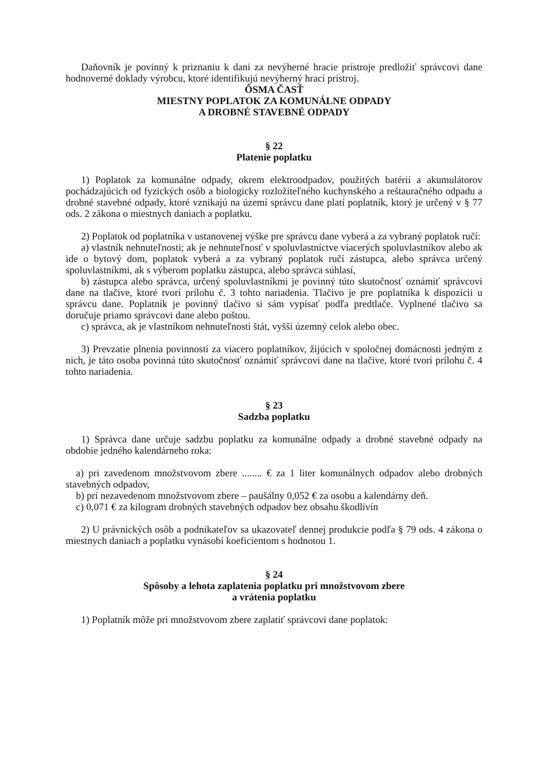Daňovník je povinný k priznaniu k dani za nevýherné hracie prístroje predložiť správcovi dane hodnoverné doklady výrobcu, ktoré identifikujú nevýherný hrací prístroj.
ÔSMA ČASŤ
MIESTNY POPLATOK ZA KOMUNÁLNE ODPADY
A DROBNÉ STAVEBNÉ ODPADY
§ 22
Platenie poplatku
1) Poplatok za komunálne odpady, okrem elektroodpadov, použitých batérií a akumulátorov pochádzajúcich od fyzických osôb a biologicky rozložiteľného kuchynského a reštauračného odpadu a drobné stavebné odpady, ktoré vznikajú na území správcu dane platí poplatník, ktorý je určený v § 77 ods. 2 zákona o miestnych daniach a poplatku.
2) Poplatok od poplatníka v ustanovenej výške pre správcu dane vyberá a za vybraný poplatok ručí:
a) vlastník nehnuteľnosti; ak je nehnuteľnosť v spoluvlastníctve viacerých spoluvlastníkov alebo ak ide o bytový dom, poplatok vyberá a za vybraný poplatok ručí zástupca, alebo správca určený spoluvlastníkmi, ak s výberom poplatku zástupca, alebo správca súhlasí,
b) zástupca alebo správca, určený spoluvlastníkmi je povinný túto skutočnosť oznámiť správcovi dane na tlačive, ktoré tvorí prílohu č. 3 tohto nariadenia. Tlačivo je pre poplatníka k dispozícii u správcu dane. Poplatník je povinný tlačivo si sám vypísať podľa predtlače. Vyplnené tlačivo sa doručuje priamo správcovi dane alebo poštou.
c) správca, ak je vlastníkom nehnuteľnosti štát, vyšší územný celok alebo obec.
3) Prevzatie plnenia povinností za viacero poplatníkov, žijúcich v spoločnej domácnosti jedným z nich, je táto osoba povinná túto skutočnosť oznámiť správcovi dane na tlačive, ktoré tvorí prílohu č. 4 tohto nariadenia.
§ 23
Sadzba poplatku
1) Správca dane určuje sadzbu poplatku za komunálne odpady a drobné stavebné odpady na obdobie jedného kalendárneho roka:
a) pri zavedenom množstvovom zbere ........ € za 1 liter komunálnych odpadov alebo drobných stavebných odpadov,
b) pri nezavedenom množstvovom zbere – paušálny 0,052 € za osobu a kalendárny deň.
c) 0,071 € za kilogram drobných stavebných odpadov bez obsahu škodlivín
2) U právnických osôb a podnikateľov sa ukazovateľ dennej produkcie podľa § 79 ods. 4 zákona o miestnych daniach a poplatku vynásobí koeficientom s hodnotou 1.
§ 24
Spôsoby a lehota zaplatenia poplatku pri množstvovom zbere
a vrátenia poplatku
1) Poplatník môže pri množstvovom zbere zaplatiť správcovi dane poplatok: